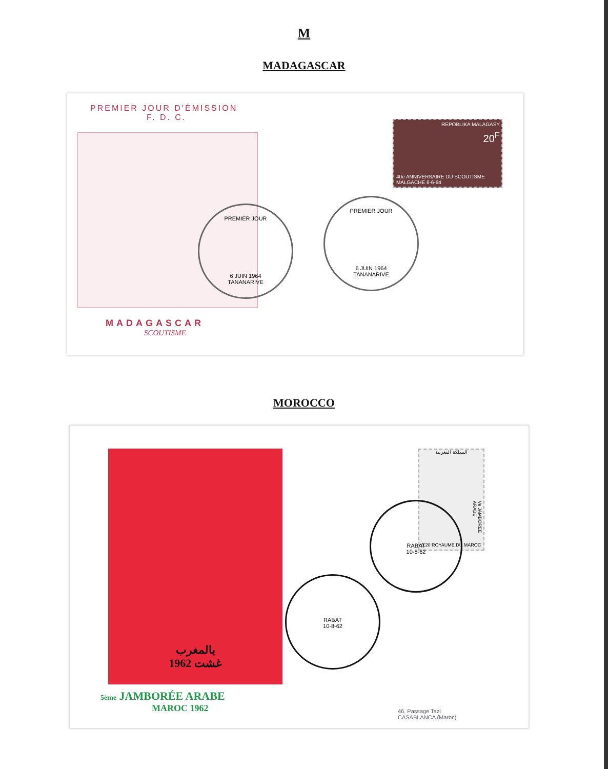M
MADAGASCAR
PREMIER JOUR D'ÉMISSION
F. D. C.
MADAGASCAR
SCOUTISME
REPOBLIKA MALAGASY
20<sup>F</sup>
40e ANNIVERSAIRE DU SCOUTISME MALGACHE 6-6-64
PREMIER JOUR
6 JUIN 1964
TANANARIVE
PREMIER JOUR
6 JUIN 1964
TANANARIVE
MOROCCO
بالمغرب
غشت 1962
5ème JAMBORÉE ARABE
MAROC 1962
المملكة المغربية
0,20 ROYAUME DU MAROC
Ve JAMBOREE ARABE
RABAT
10-8-62
RABAT
10-8-62
46, Passage Tazi
CASABLANCA (Maroc)